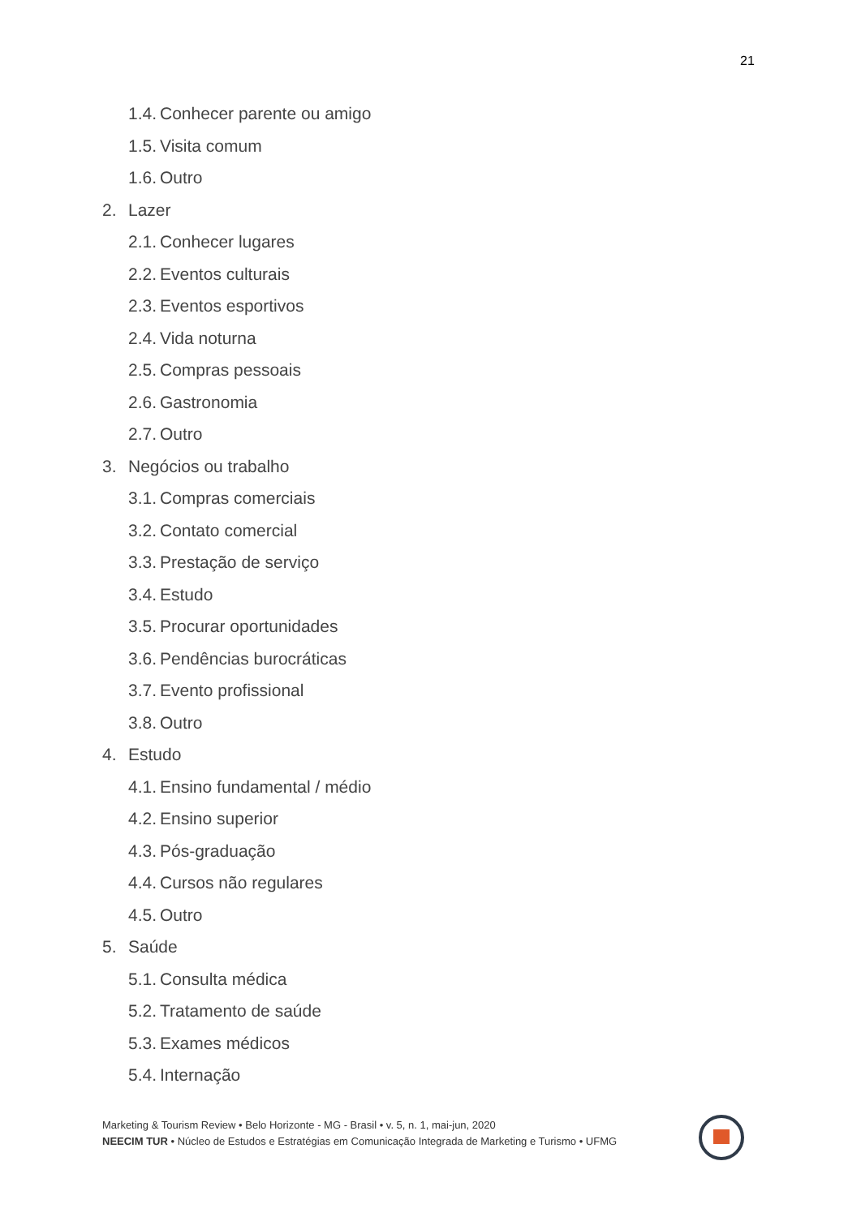21
1.4. Conhecer parente ou amigo
1.5. Visita comum
1.6. Outro
2. Lazer
2.1. Conhecer lugares
2.2. Eventos culturais
2.3. Eventos esportivos
2.4. Vida noturna
2.5. Compras pessoais
2.6. Gastronomia
2.7. Outro
3. Negócios ou trabalho
3.1. Compras comerciais
3.2. Contato comercial
3.3. Prestação de serviço
3.4. Estudo
3.5. Procurar oportunidades
3.6. Pendências burocráticas
3.7. Evento profissional
3.8. Outro
4. Estudo
4.1. Ensino fundamental / médio
4.2. Ensino superior
4.3. Pós-graduação
4.4. Cursos não regulares
4.5. Outro
5. Saúde
5.1. Consulta médica
5.2. Tratamento de saúde
5.3. Exames médicos
5.4. Internação
Marketing & Tourism Review • Belo Horizonte - MG - Brasil • v. 5, n. 1, mai-jun, 2020
NEECIM TUR • Núcleo de Estudos e Estratégias em Comunicação Integrada de Marketing e Turismo • UFMG